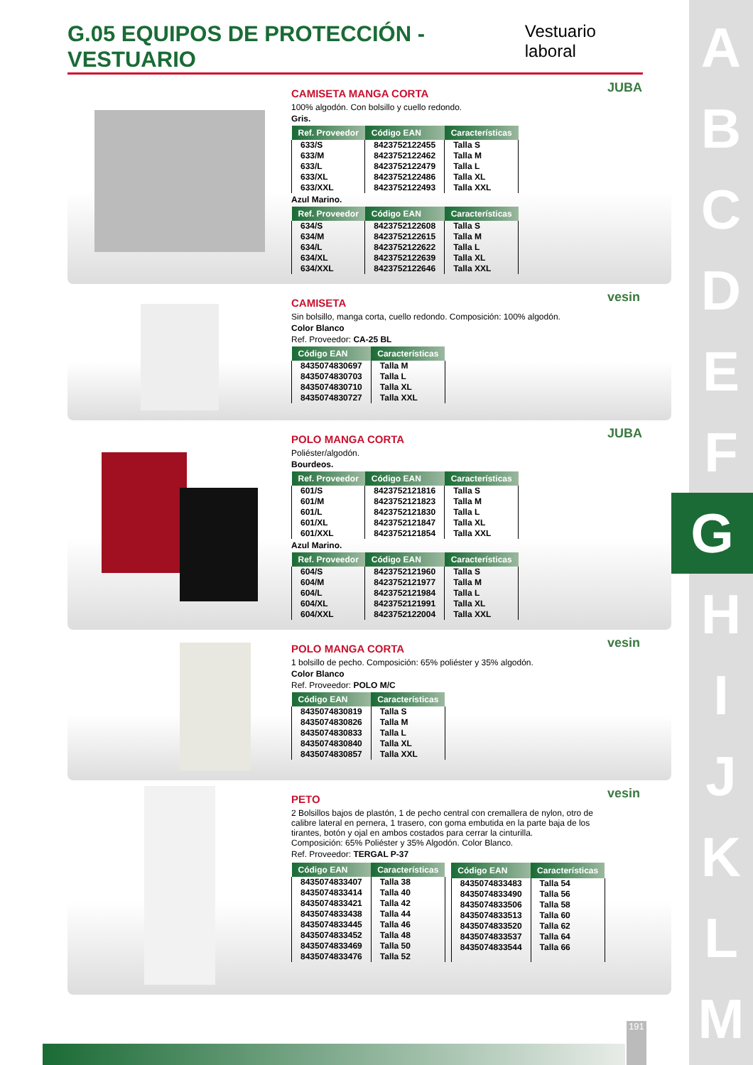A
B
C
D
E
F
G
H
I
J
K
L
M
G.05 EQUIPOS DE PROTECCIÓN - VESTUARIO Vestuario laboral
CAMISETA MANGA CORTA
100% algodón. Con bolsillo y cuello redondo.
Gris.
| Ref. Proveedor | Código EAN | Características |
| --- | --- | --- |
| 633/S 633/M 633/L 633/XL 633/XXL | 8423752122455 8423752122462 8423752122479 8423752122486 8423752122493 | Talla S Talla M Talla L Talla XL Talla XXL |
Azul Marino.
| Ref. Proveedor | Código EAN | Características |
| --- | --- | --- |
| 634/S 634/M 634/L 634/XL 634/XXL | 8423752122608 8423752122615 8423752122622 8423752122639 8423752122646 | Talla S Talla M Talla L Talla XL Talla XXL |
JUBA
CAMISETA
Sin bolsillo, manga corta, cuello redondo. Composición: 100% algodón.
Color Blanco
Ref. Proveedor: CA-25 BL
| Código EAN | Características |
| --- | --- |
| 8435074830697 8435074830703 8435074830710 8435074830727 | Talla M Talla L Talla XL Talla XXL |
vesin
POLO MANGA CORTA
Poliéster/algodón.
Bourdeos.
| Ref. Proveedor | Código EAN | Características |
| --- | --- | --- |
| 601/S 601/M 601/L 601/XL 601/XXL | 8423752121816 8423752121823 8423752121830 8423752121847 8423752121854 | Talla S Talla M Talla L Talla XL Talla XXL |
Azul Marino.
| Ref. Proveedor | Código EAN | Características |
| --- | --- | --- |
| 604/S 604/M 604/L 604/XL 604/XXL | 8423752121960 8423752121977 8423752121984 8423752121991 8423752122004 | Talla S Talla M Talla L Talla XL Talla XXL |
JUBA
POLO MANGA CORTA
1 bolsillo de pecho. Composición: 65% poliéster y 35% algodón.
Color Blanco
Ref. Proveedor: POLO M/C
| Código EAN | Características |
| --- | --- |
| 8435074830819 8435074830826 8435074830833 8435074830840 8435074830857 | Talla S Talla M Talla L Talla XL Talla XXL |
vesin
PETO
2 Bolsillos bajos de plastón, 1 de pecho central con cremallera de nylon, otro de calibre lateral en pernera, 1 trasero, con goma embutida en la parte baja de los tirantes, botón y ojal en ambos costados para cerrar la cinturilla.
Composición: 65% Poliéster y 35% Algodón. Color Blanco.
Ref. Proveedor: TERGAL P-37
| Código EAN | Características |
| --- | --- |
| 8435074833407 8435074833414 8435074833421 8435074833438 8435074833445 8435074833452 8435074833469 8435074833476 | Talla 38 Talla 40 Talla 42 Talla 44 Talla 46 Talla 48 Talla 50 Talla 52 |
| Código EAN | Características |
| --- | --- |
| 8435074833483 8435074833490 8435074833506 8435074833513 8435074833520 8435074833537 8435074833544 | Talla 54 Talla 56 Talla 58 Talla 60 Talla 62 Talla 64 Talla 66 |
vesin
191